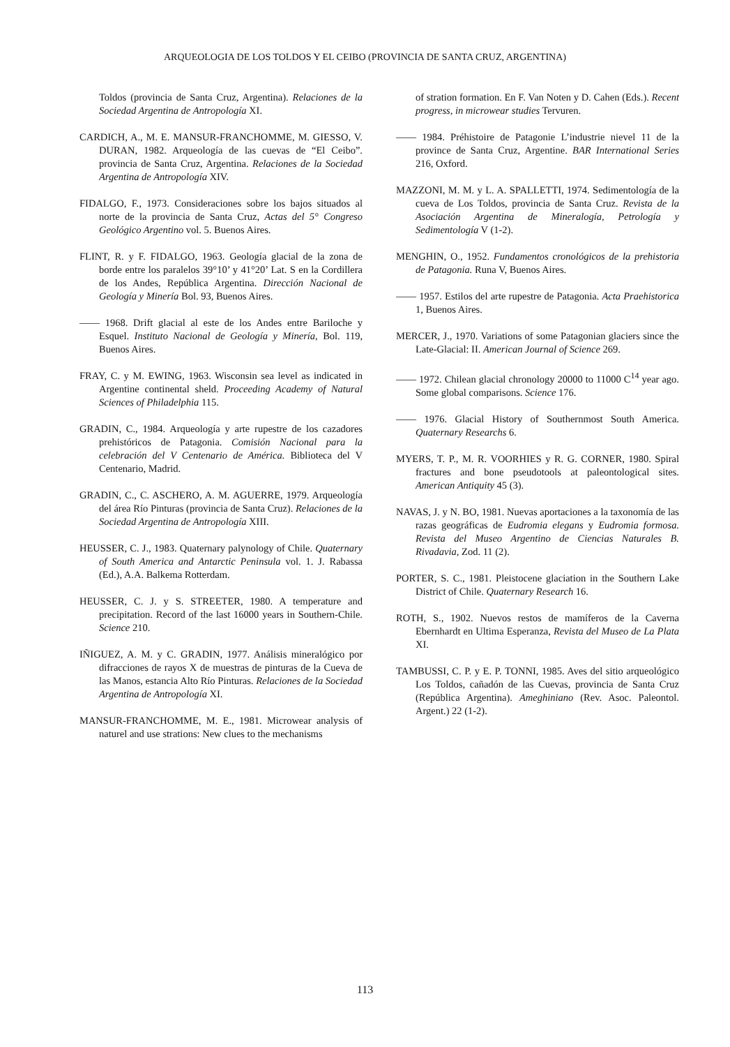ARQUEOLOGIA DE LOS TOLDOS Y EL CEIBO (PROVINCIA DE SANTA CRUZ, ARGENTINA)
Toldos (provincia de Santa Cruz, Argentina). Relaciones de la Sociedad Argentina de Antropología XI.
CARDICH, A., M. E. MANSUR-FRANCHOMME, M. GIESSO, V. DURAN, 1982. Arqueología de las cuevas de “El Ceibo”. provincia de Santa Cruz, Argentina. Relaciones de la Sociedad Argentina de Antropología XIV.
FIDALGO, F., 1973. Consideraciones sobre los bajos situados al norte de la provincia de Santa Cruz, Actas del 5° Congreso Geológico Argentino vol. 5. Buenos Aires.
FLINT, R. y F. FIDALGO, 1963. Geología glacial de la zona de borde entre los paralelos 39°10’ y 41°20’ Lat. S en la Cordillera de los Andes, República Argentina. Dirección Nacional de Geología y Minería Bol. 93, Buenos Aires.
—— 1968. Drift glacial al este de los Andes entre Bariloche y Esquel. Instituto Nacional de Geología y Minería, Bol. 119, Buenos Aires.
FRAY, C. y M. EWING, 1963. Wisconsin sea level as indicated in Argentine continental sheld. Proceeding Academy of Natural Sciences of Philadelphia 115.
GRADIN, C., 1984. Arqueología y arte rupestre de los cazadores prehistóricos de Patagonia. Comisión Nacional para la celebración del V Centenario de América. Biblioteca del V Centenario, Madrid.
GRADIN, C., C. ASCHERO, A. M. AGUERRE, 1979. Arqueología del área Río Pinturas (provincia de Santa Cruz). Relaciones de la Sociedad Argentina de Antropología XIII.
HEUSSER, C. J., 1983. Quaternary palynology of Chile. Quaternary of South America and Antarctic Peninsula vol. 1. J. Rabassa (Ed.), A.A. Balkema Rotterdam.
HEUSSER, C. J. y S. STREETER, 1980. A temperature and precipitation. Record of the last 16000 years in Southern-Chile. Science 210.
IÑIGUEZ, A. M. y C. GRADIN, 1977. Análisis mineralógico por difracciones de rayos X de muestras de pinturas de la Cueva de las Manos, estancia Alto Río Pinturas. Relaciones de la Sociedad Argentina de Antropología XI.
MANSUR-FRANCHOMME, M. E., 1981. Microwear analysis of naturel and use strations: New clues to the mechanisms
of stration formation. En F. Van Noten y D. Cahen (Eds.). Recent progress, in microwear studies Tervuren.
—— 1984. Préhistoire de Patagonie L’industrie nievel 11 de la province de Santa Cruz, Argentine. BAR International Series 216, Oxford.
MAZZONI, M. M. y L. A. SPALLETTI, 1974. Sedimentología de la cueva de Los Toldos, provincia de Santa Cruz. Revista de la Asociación Argentina de Mineralogía, Petrología y Sedimentología V (1-2).
MENGHIN, O., 1952. Fundamentos cronológicos de la prehistoria de Patagonia. Runa V, Buenos Aires.
—— 1957. Estilos del arte rupestre de Patagonia. Acta Praehistorica 1, Buenos Aires.
MERCER, J., 1970. Variations of some Patagonian glaciers since the Late-Glacial: II. American Journal of Science 269.
—— 1972. Chilean glacial chronology 20000 to 11000 C<sup>14</sup> year ago. Some global comparisons. Science 176.
—— 1976. Glacial History of Southernmost South America. Quaternary Researchs 6.
MYERS, T. P., M. R. VOORHIES y R. G. CORNER, 1980. Spiral fractures and bone pseudotools at paleontological sites. American Antiquity 45 (3).
NAVAS, J. y N. BO, 1981. Nuevas aportaciones a la taxonomía de las razas geográficas de Eudromia elegans y Eudromia formosa. Revista del Museo Argentino de Ciencias Naturales B. Rivadavia, Zod. 11 (2).
PORTER, S. C., 1981. Pleistocene glaciation in the Southern Lake District of Chile. Quaternary Research 16.
ROTH, S., 1902. Nuevos restos de mamíferos de la Caverna Ebernhardt en Ultima Esperanza, Revista del Museo de La Plata XI.
TAMBUSSI, C. P. y E. P. TONNI, 1985. Aves del sitio arqueológico Los Toldos, cañadón de las Cuevas, provincia de Santa Cruz (República Argentina). Ameghiniano (Rev. Asoc. Paleontol. Argent.) 22 (1-2).
113